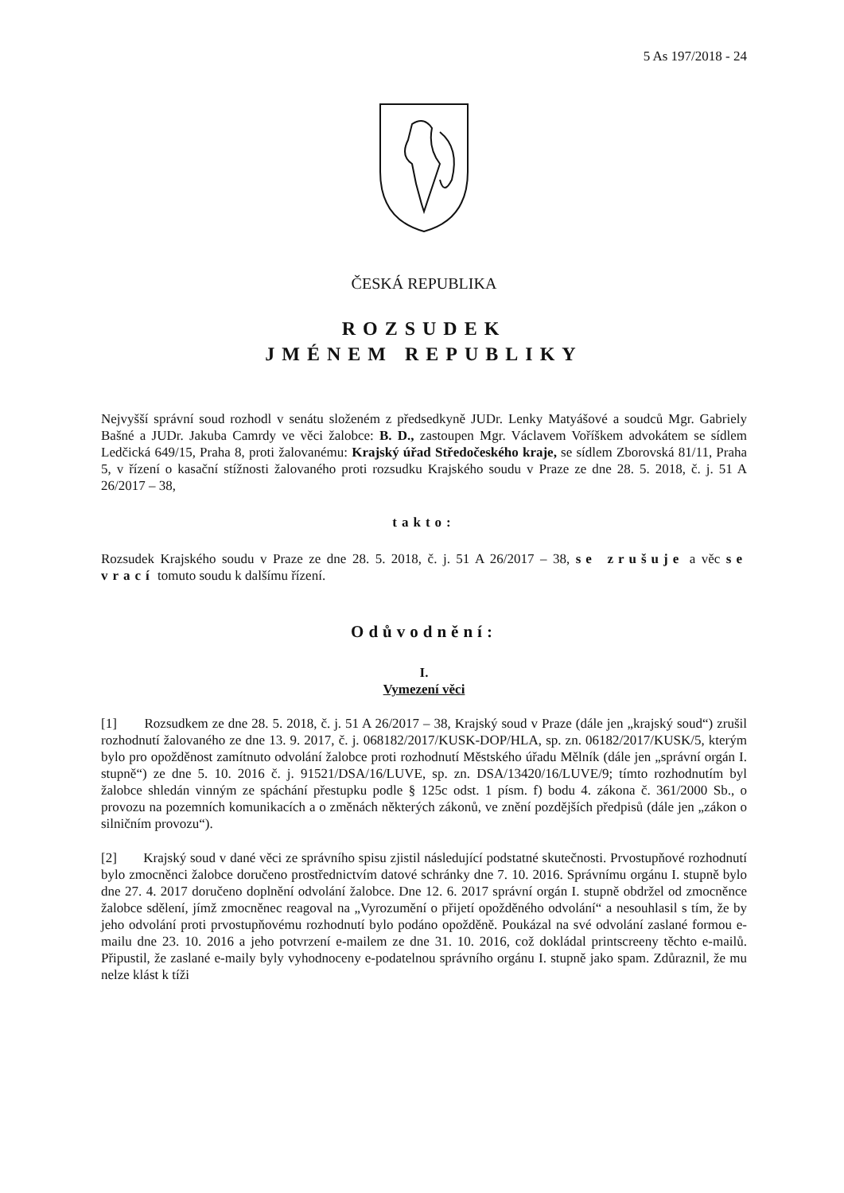5 As 197/2018 - 24
ČESKÁ REPUBLIKA
ROZSUDEK
JMÉNEM REPUBLIKY
Nejvyšší správní soud rozhodl v senátu složeném z předsedkyně JUDr. Lenky Matyášové a soudců Mgr. Gabriely Bašné a JUDr. Jakuba Camrdy ve věci žalobce: B. D., zastoupen Mgr. Václavem Voříškem advokátem se sídlem Ledčická 649/15, Praha 8, proti žalovanému: Krajský úřad Středočeského kraje, se sídlem Zborovská 81/11, Praha 5, v řízení o kasační stížnosti žalovaného proti rozsudku Krajského soudu v Praze ze dne 28. 5. 2018, č. j. 51 A 26/2017 – 38,
takto:
Rozsudek Krajského soudu v Praze ze dne 28. 5. 2018, č. j. 51 A 26/2017 – 38, se zrušuje a věc se vrací tomuto soudu k dalšímu řízení.
Odůvodnění:
I.
Vymezení věci
[1] Rozsudkem ze dne 28. 5. 2018, č. j. 51 A 26/2017 – 38, Krajský soud v Praze (dále jen „krajský soud“) zrušil rozhodnutí žalovaného ze dne 13. 9. 2017, č. j. 068182/2017/KUSK-DOP/HLA, sp. zn. 06182/2017/KUSK/5, kterým bylo pro opožděnost zamítnuto odvolání žalobce proti rozhodnutí Městského úřadu Mělník (dále jen „správní orgán I. stupně“) ze dne 5. 10. 2016 č. j. 91521/DSA/16/LUVE, sp. zn. DSA/13420/16/LUVE/9; tímto rozhodnutím byl žalobce shledán vinným ze spáchání přestupku podle § 125c odst. 1 písm. f) bodu 4. zákona č. 361/2000 Sb., o provozu na pozemních komunikacích a o změnách některých zákonů, ve znění pozdějších předpisů (dále jen „zákon o silničním provozu“).
[2] Krajský soud v dané věci ze správního spisu zjistil následující podstatné skutečnosti. Prvostupňové rozhodnutí bylo zmocněnci žalobce doručeno prostřednictvím datové schránky dne 7. 10. 2016. Správnímu orgánu I. stupně bylo dne 27. 4. 2017 doručeno doplnění odvolání žalobce. Dne 12. 6. 2017 správní orgán I. stupně obdržel od zmocněnce žalobce sdělení, jímž zmocněnec reagoval na „Vyrozumění o přijetí opožděného odvolání“ a nesouhlasil s tím, že by jeho odvolání proti prvostupňovému rozhodnutí bylo podáno opožděně. Poukázal na své odvolání zaslané formou e-mailu dne 23. 10. 2016 a jeho potvrzení e-mailem ze dne 31. 10. 2016, což dokládal printscreeny těchto e-mailů. Připustil, že zaslané e-maily byly vyhodnoceny e-podatelnou správního orgánu I. stupně jako spam. Zdůraznil, že mu nelze klást k tíži